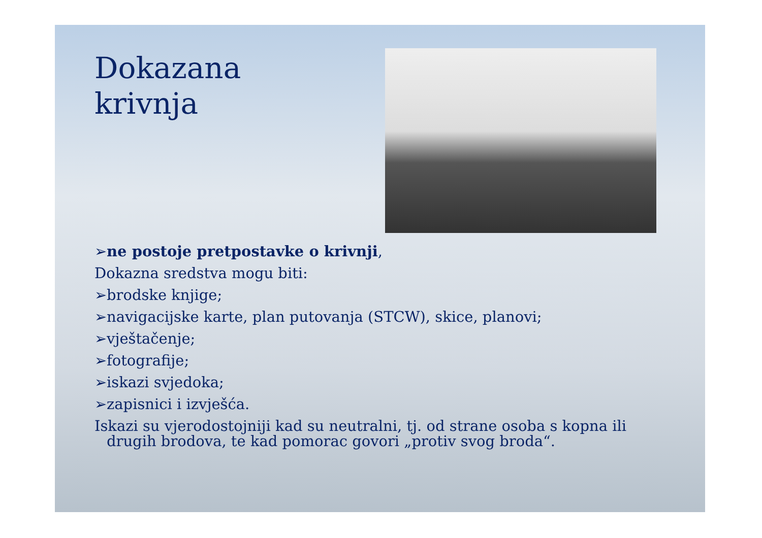Dokazana
krivnja
➢ne postoje pretpostavke o krivnji,
Dokazna sredstva mogu biti:
➢brodske knjige;
➢navigacijske karte, plan putovanja (STCW), skice, planovi;
➢vještačenje;
➢fotografije;
➢iskazi svjedoka;
➢zapisnici i izvješća.
Iskazi su vjerodostojniji kad su neutralni, tj. od strane osoba s kopna ili drugih brodova, te kad pomorac govori „protiv svog broda“.